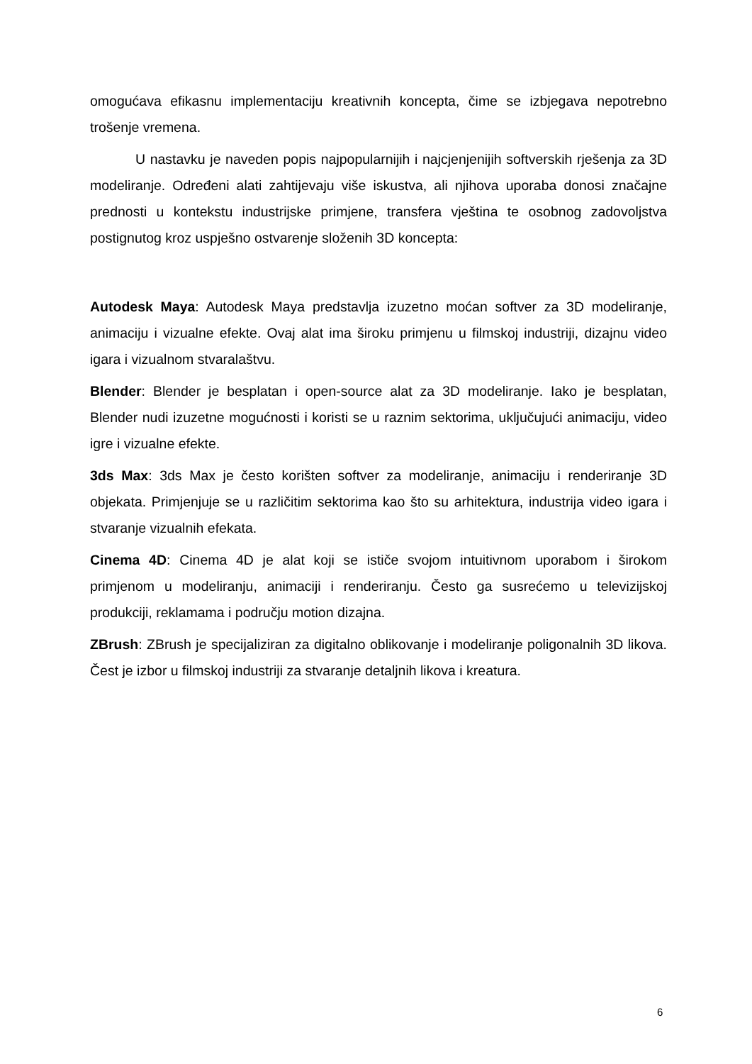omogućava efikasnu implementaciju kreativnih koncepta, čime se izbjegava nepotrebno trošenje vremena.
U nastavku je naveden popis najpopularnijih i najcjenjenijih softverskih rješenja za 3D modeliranje. Određeni alati zahtijevaju više iskustva, ali njihova uporaba donosi značajne prednosti u kontekstu industrijske primjene, transfera vještina te osobnog zadovoljstva postignutog kroz uspješno ostvarenje složenih 3D koncepta:
Autodesk Maya: Autodesk Maya predstavlja izuzetno moćan softver za 3D modeliranje, animaciju i vizualne efekte. Ovaj alat ima široku primjenu u filmskoj industriji, dizajnu video igara i vizualnom stvaralaštvu.
Blender: Blender je besplatan i open-source alat za 3D modeliranje. Iako je besplatan, Blender nudi izuzetne mogućnosti i koristi se u raznim sektorima, uključujući animaciju, video igre i vizualne efekte.
3ds Max: 3ds Max je često korišten softver za modeliranje, animaciju i renderiranje 3D objekata. Primjenjuje se u različitim sektorima kao što su arhitektura, industrija video igara i stvaranje vizualnih efekata.
Cinema 4D: Cinema 4D je alat koji se ističe svojom intuitivnom uporabom i širokom primjenom u modeliranju, animaciji i renderiranju. Često ga susrećemo u televizijskoj produkciji, reklamama i području motion dizajna.
ZBrush: ZBrush je specijaliziran za digitalno oblikovanje i modeliranje poligonalnih 3D likova. Čest je izbor u filmskoj industriji za stvaranje detaljnih likova i kreatura.
6